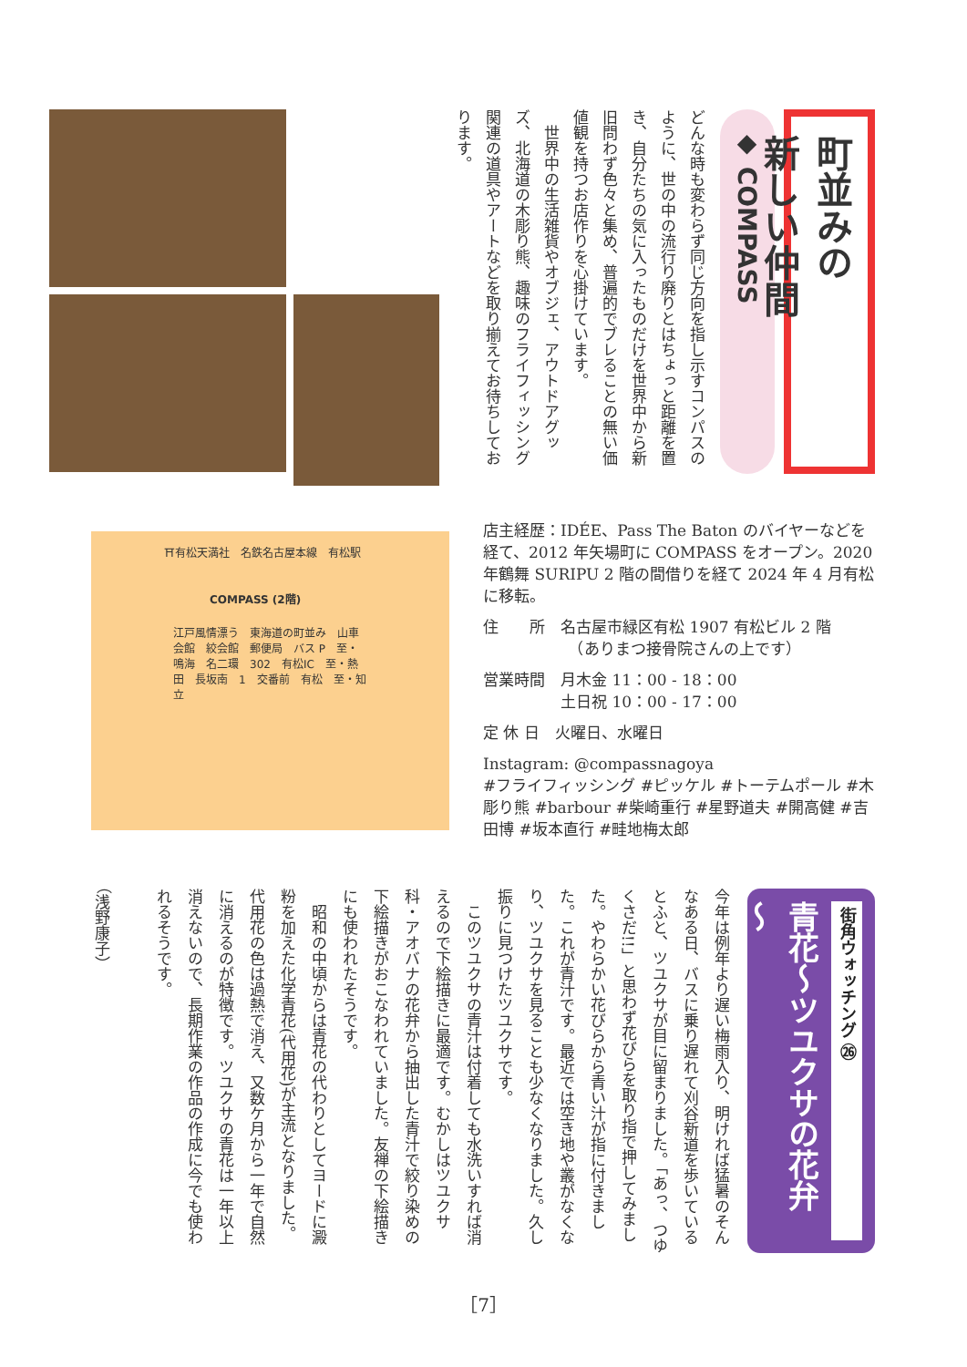町並みの
新しい仲間
◆ COMPASS
どんな時も変わらず同じ方向を指し示すコンパスのように、世の中の流行り廃りとはちょっと距離を置き、自分たちの気に入ったものだけを世界中から新旧問わず色々と集め、普遍的でブレることの無い価値観を持つお店作りを心掛けています。
　世界中の生活雑貨やオブジェ、アウトドアグッズ、北海道の木彫り熊、趣味のフライフィッシング関連の道具やアートなどを取り揃えてお待ちしております。
⛩有松天満社　名鉄名古屋本線　有松駅
COMPASS (2階)
江戸風情漂う　東海道の町並み　山車会館　絞会館　郵便局　バス P　至・鳴海　名二環　302　有松IC　至・熱田　長坂南　1　交番前　有松　至・知立
店主経歴：IDÉE、Pass The Baton のバイヤーなどを経て、2012 年矢場町に COMPASS をオープン。2020 年鶴舞 SURIPU 2 階の間借りを経て 2024 年 4 月有松に移転。
住　　所　名古屋市緑区有松 1907 有松ビル 2 階
　　　　　　（ありまつ接骨院さんの上です）
営業時間　月木金 11：00 - 18：00
　　　　　土日祝 10：00 - 17：00
定 休 日　火曜日、水曜日
Instagram: @compassnagoya
#フライフィッシング #ピッケル #トーテムポール #木彫り熊 #barbour #柴崎重行 #星野道夫 #開高健 #吉田博 #坂本直行 #畦地梅太郎
街角ウォッチング ㉖
青花～ツユクサの花弁～
今年は例年より遅い梅雨入り、明ければ猛暑のそんなある日、バスに乗り遅れて刈谷新道を歩いているとふと、ツユクサが目に留まりました。「あっ、つゆくさだ!!」と思わず花びらを取り指で押してみました。やわらかい花びらから青い汁が指に付きました。これが青汁です。最近では空き地や叢がなくなり、ツユクサを見ることも少なくなりました。久し振りに見つけたツユクサです。
　このツユクサの青汁は付着しても水洗いすれば消えるので下絵描きに最適です。むかしはツユクサ科・アオバナの花弁から抽出した青汁で絞り染めの下絵描きがおこなわれていました。友禅の下絵描きにも使われたそうです。
　昭和の中頃からは青花の代わりとしてヨードに澱粉を加えた化学青花(代用花)が主流となりました。代用花の色は過熱で消え、又数ケ月から一年で自然に消えるのが特徴です。ツユクサの青花は一年以上消えないので、長期作業の作品の作成に今でも使われるそうです。
（浅野康子）
［7］